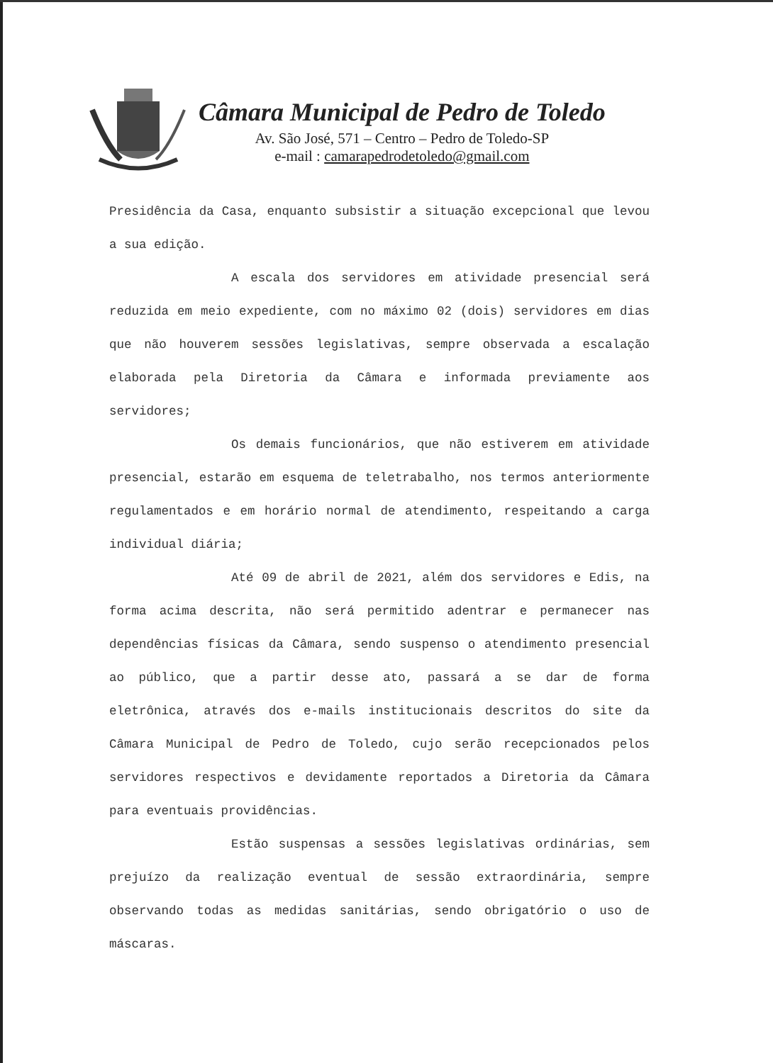Câmara Municipal de Pedro de Toledo
Av. São José, 571 – Centro – Pedro de Toledo-SP
e-mail : camarapedrodetoledo@gmail.com
Presidência da Casa, enquanto subsistir a situação excepcional que levou a sua edição.
A escala dos servidores em atividade presencial será reduzida em meio expediente, com no máximo 02 (dois) servidores em dias que não houverem sessões legislativas, sempre observada a escalação elaborada pela Diretoria da Câmara e informada previamente aos servidores;
Os demais funcionários, que não estiverem em atividade presencial, estarão em esquema de teletrabalho, nos termos anteriormente regulamentados e em horário normal de atendimento, respeitando a carga individual diária;
Até 09 de abril de 2021, além dos servidores e Edis, na forma acima descrita, não será permitido adentrar e permanecer nas dependências físicas da Câmara, sendo suspenso o atendimento presencial ao público, que a partir desse ato, passará a se dar de forma eletrônica, através dos e-mails institucionais descritos do site da Câmara Municipal de Pedro de Toledo, cujo serão recepcionados pelos servidores respectivos e devidamente reportados a Diretoria da Câmara para eventuais providências.
Estão suspensas a sessões legislativas ordinárias, sem prejuízo da realização eventual de sessão extraordinária, sempre observando todas as medidas sanitárias, sendo obrigatório o uso de máscaras.